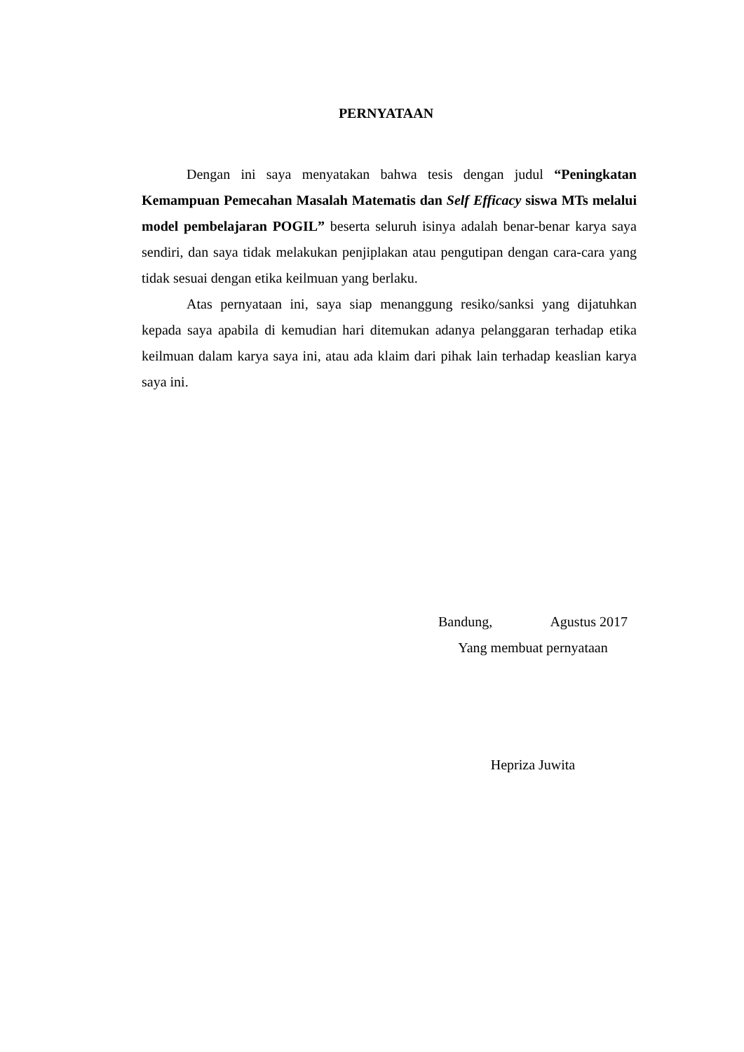PERNYATAAN
Dengan ini saya menyatakan bahwa tesis dengan judul “Peningkatan Kemampuan Pemecahan Masalah Matematis dan Self Efficacy siswa MTs melalui model pembelajaran POGIL” beserta seluruh isinya adalah benar-benar karya saya sendiri, dan saya tidak melakukan penjiplakan atau pengutipan dengan cara-cara yang tidak sesuai dengan etika keilmuan yang berlaku.
Atas pernyataan ini, saya siap menanggung resiko/sanksi yang dijatuhkan kepada saya apabila di kemudian hari ditemukan adanya pelanggaran terhadap etika keilmuan dalam karya saya ini, atau ada klaim dari pihak lain terhadap keaslian karya saya ini.
Bandung, Agustus 2017
Yang membuat pernyataan
Hepriza Juwita